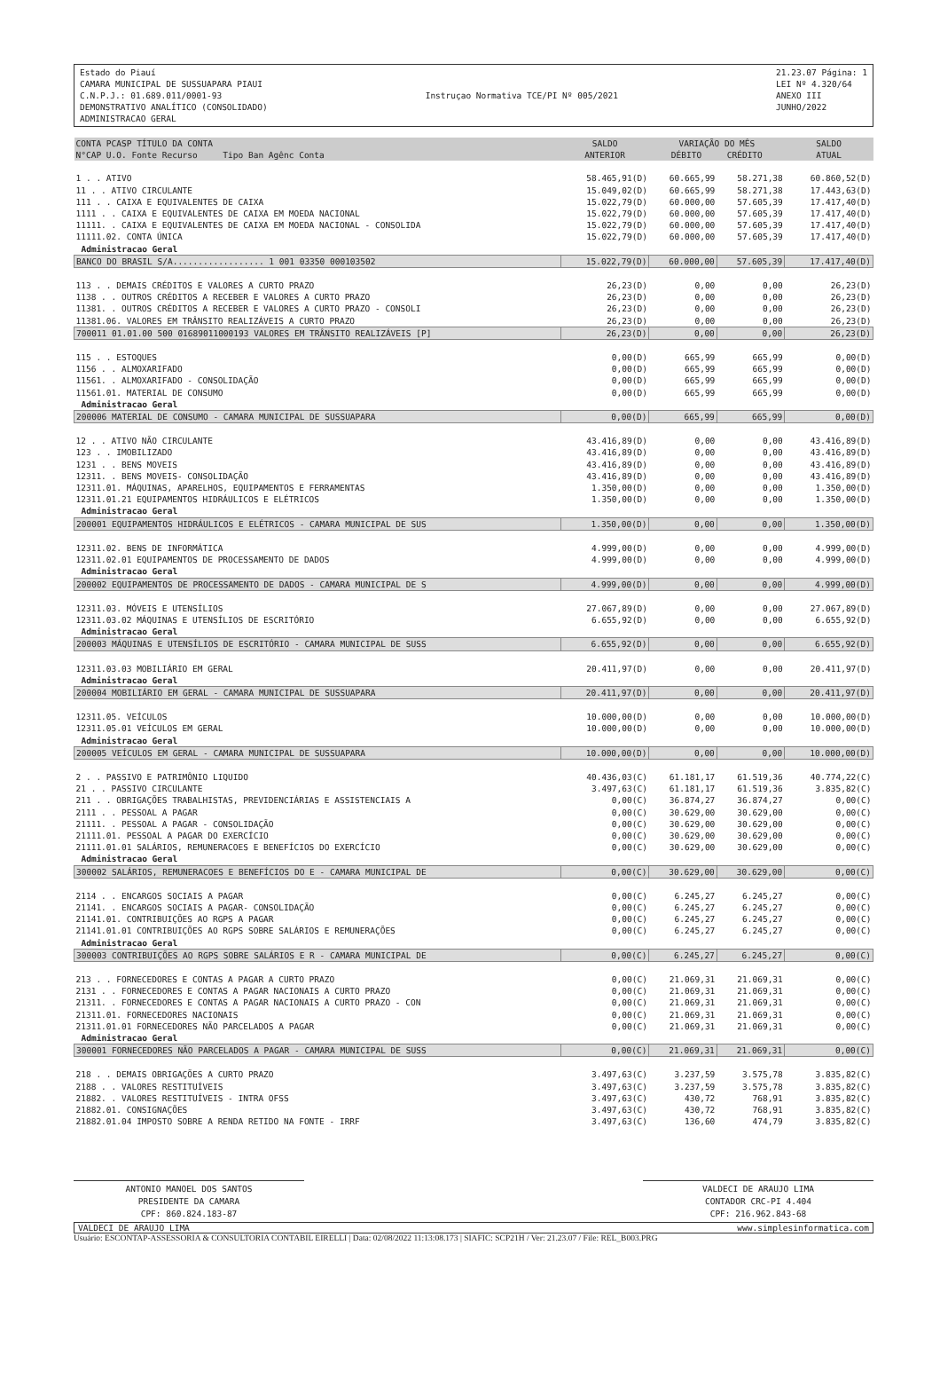Estado do Piauí
CAMARA MUNICIPAL DE SUSSUAPARA PIAUI
C.N.P.J.: 01.689.011/0001-93
DEMONSTRATIVO ANALÍTICO (CONSOLIDADO)
ADMINISTRACAO GERAL
Instruçao Normativa TCE/PI Nº 005/2021
21.23.07 Página: 1
LEI Nº 4.320/64
ANEXO III
JUNHO/2022
| CONTA PCASP TÍTULO DA CONTA N°CAP U.O. Fonte Recurso Tipo Ban Agênc Conta | SALDO ANTERIOR | VARIAÇÃO DO MÊS DÉBITO CRÉDITO | | SALDO ATUAL |
| --- | --- | --- | --- | --- |
| 1 . . ATIVO | 58.465,91(D) | 60.665,99 | 58.271,38 | 60.860,52(D) |
| 11 . . ATIVO CIRCULANTE | 15.049,02(D) | 60.665,99 | 58.271,38 | 17.443,63(D) |
| 111 . . CAIXA E EQUIVALENTES DE CAIXA | 15.022,79(D) | 60.000,00 | 57.605,39 | 17.417,40(D) |
| 1111 . . CAIXA E EQUIVALENTES DE CAIXA EM MOEDA NACIONAL | 15.022,79(D) | 60.000,00 | 57.605,39 | 17.417,40(D) |
| 11111. . CAIXA E EQUIVALENTES DE CAIXA EM MOEDA NACIONAL - CONSOLIDA | 15.022,79(D) | 60.000,00 | 57.605,39 | 17.417,40(D) |
| 11111.02. CONTA ÚNICA | 15.022,79(D) | 60.000,00 | 57.605,39 | 17.417,40(D) |
| Administracao Geral | | | | |
| BANCO DO BRASIL S/A.................. 1 001 03350 000103502 | 15.022,79(D) | 60.000,00 | 57.605,39 | 17.417,40(D) |
| 113 . . DEMAIS CRÉDITOS E VALORES A CURTO PRAZO | 26,23(D) | 0,00 | 0,00 | 26,23(D) |
| 1138 . . OUTROS CRÉDITOS A RECEBER E VALORES A CURTO PRAZO | 26,23(D) | 0,00 | 0,00 | 26,23(D) |
| 11381. . OUTROS CRÉDITOS A RECEBER E VALORES A CURTO PRAZO - CONSOLI | 26,23(D) | 0,00 | 0,00 | 26,23(D) |
| 11381.06. VALORES EM TRÂNSITO REALIZÁVEIS A CURTO PRAZO | 26,23(D) | 0,00 | 0,00 | 26,23(D) |
| 700011 01.01.00 500 01689011000193 VALORES EM TRÂNSITO REALIZÁVEIS [P] | 26,23(D) | 0,00 | 0,00 | 26,23(D) |
| 115 . . ESTOQUES | 0,00(D) | 665,99 | 665,99 | 0,00(D) |
| 1156 . . ALMOXARIFADO | 0,00(D) | 665,99 | 665,99 | 0,00(D) |
| 11561. . ALMOXARIFADO - CONSOLIDAÇÃO | 0,00(D) | 665,99 | 665,99 | 0,00(D) |
| 11561.01. MATERIAL DE CONSUMO | 0,00(D) | 665,99 | 665,99 | 0,00(D) |
| Administracao Geral | | | | |
| 200006 MATERIAL DE CONSUMO - CAMARA MUNICIPAL DE SUSSUAPARA | 0,00(D) | 665,99 | 665,99 | 0,00(D) |
| 12 . . ATIVO NÃO CIRCULANTE | 43.416,89(D) | 0,00 | 0,00 | 43.416,89(D) |
| 123 . . IMOBILIZADO | 43.416,89(D) | 0,00 | 0,00 | 43.416,89(D) |
| 1231 . . BENS MOVEIS | 43.416,89(D) | 0,00 | 0,00 | 43.416,89(D) |
| 12311. . BENS MOVEIS- CONSOLIDAÇÃO | 43.416,89(D) | 0,00 | 0,00 | 43.416,89(D) |
| 12311.01. MÁQUINAS, APARELHOS, EQUIPAMENTOS E FERRAMENTAS | 1.350,00(D) | 0,00 | 0,00 | 1.350,00(D) |
| 12311.01.21 EQUIPAMENTOS HIDRÁULICOS E ELÉTRICOS | 1.350,00(D) | 0,00 | 0,00 | 1.350,00(D) |
| Administracao Geral | | | | |
| 200001 EQUIPAMENTOS HIDRÁULICOS E ELÉTRICOS - CAMARA MUNICIPAL DE SUS | 1.350,00(D) | 0,00 | 0,00 | 1.350,00(D) |
| 12311.02. BENS DE INFORMÁTICA | 4.999,00(D) | 0,00 | 0,00 | 4.999,00(D) |
| 12311.02.01 EQUIPAMENTOS DE PROCESSAMENTO DE DADOS | 4.999,00(D) | 0,00 | 0,00 | 4.999,00(D) |
| Administracao Geral | | | | |
| 200002 EQUIPAMENTOS DE PROCESSAMENTO DE DADOS - CAMARA MUNICIPAL DE S | 4.999,00(D) | 0,00 | 0,00 | 4.999,00(D) |
| 12311.03. MÓVEIS E UTENSÍLIOS | 27.067,89(D) | 0,00 | 0,00 | 27.067,89(D) |
| 12311.03.02 MÁQUINAS E UTENSÍLIOS DE ESCRITÓRIO | 6.655,92(D) | 0,00 | 0,00 | 6.655,92(D) |
| Administracao Geral | | | | |
| 200003 MÁQUINAS E UTENSÍLIOS DE ESCRITÓRIO - CAMARA MUNICIPAL DE SUSS | 6.655,92(D) | 0,00 | 0,00 | 6.655,92(D) |
| 12311.03.03 MOBILIÁRIO EM GERAL | 20.411,97(D) | 0,00 | 0,00 | 20.411,97(D) |
| Administracao Geral | | | | |
| 200004 MOBILIÁRIO EM GERAL - CAMARA MUNICIPAL DE SUSSUAPARA | 20.411,97(D) | 0,00 | 0,00 | 20.411,97(D) |
| 12311.05. VEÍCULOS | 10.000,00(D) | 0,00 | 0,00 | 10.000,00(D) |
| 12311.05.01 VEÍCULOS EM GERAL | 10.000,00(D) | 0,00 | 0,00 | 10.000,00(D) |
| Administracao Geral | | | | |
| 200005 VEÍCULOS EM GERAL - CAMARA MUNICIPAL DE SUSSUAPARA | 10.000,00(D) | 0,00 | 0,00 | 10.000,00(D) |
| 2 . . PASSIVO E PATRIMÔNIO LIQUIDO | 40.436,03(C) | 61.181,17 | 61.519,36 | 40.774,22(C) |
| 21 . . PASSIVO CIRCULANTE | 3.497,63(C) | 61.181,17 | 61.519,36 | 3.835,82(C) |
| 211 . . OBRIGAÇÕES TRABALHISTAS, PREVIDENCIÁRIAS E ASSISTENCIAIS A | 0,00(C) | 36.874,27 | 36.874,27 | 0,00(C) |
| 2111 . . PESSOAL A PAGAR | 0,00(C) | 30.629,00 | 30.629,00 | 0,00(C) |
| 21111. . PESSOAL A PAGAR - CONSOLIDAÇÃO | 0,00(C) | 30.629,00 | 30.629,00 | 0,00(C) |
| 21111.01. PESSOAL A PAGAR DO EXERCÍCIO | 0,00(C) | 30.629,00 | 30.629,00 | 0,00(C) |
| 21111.01.01 SALÁRIOS, REMUNERACOES E BENEFÍCIOS DO EXERCÍCIO | 0,00(C) | 30.629,00 | 30.629,00 | 0,00(C) |
| Administracao Geral | | | | |
| 300002 SALÁRIOS, REMUNERACOES E BENEFÍCIOS DO E - CAMARA MUNICIPAL DE | 0,00(C) | 30.629,00 | 30.629,00 | 0,00(C) |
| 2114 . . ENCARGOS SOCIAIS A PAGAR | 0,00(C) | 6.245,27 | 6.245,27 | 0,00(C) |
| 21141. . ENCARGOS SOCIAIS A PAGAR- CONSOLIDAÇÃO | 0,00(C) | 6.245,27 | 6.245,27 | 0,00(C) |
| 21141.01. CONTRIBUIÇÕES AO RGPS A PAGAR | 0,00(C) | 6.245,27 | 6.245,27 | 0,00(C) |
| 21141.01.01 CONTRIBUIÇÕES AO RGPS SOBRE SALÁRIOS E REMUNERAÇÕES | 0,00(C) | 6.245,27 | 6.245,27 | 0,00(C) |
| Administracao Geral | | | | |
| 300003 CONTRIBUIÇÕES AO RGPS SOBRE SALÁRIOS E R - CAMARA MUNICIPAL DE | 0,00(C) | 6.245,27 | 6.245,27 | 0,00(C) |
| 213 . . FORNECEDORES E CONTAS A PAGAR A CURTO PRAZO | 0,00(C) | 21.069,31 | 21.069,31 | 0,00(C) |
| 2131 . . FORNECEDORES E CONTAS A PAGAR NACIONAIS A CURTO PRAZO | 0,00(C) | 21.069,31 | 21.069,31 | 0,00(C) |
| 21311. . FORNECEDORES E CONTAS A PAGAR NACIONAIS A CURTO PRAZO - CON | 0,00(C) | 21.069,31 | 21.069,31 | 0,00(C) |
| 21311.01. FORNECEDORES NACIONAIS | 0,00(C) | 21.069,31 | 21.069,31 | 0,00(C) |
| 21311.01.01 FORNECEDORES NÃO PARCELADOS A PAGAR | 0,00(C) | 21.069,31 | 21.069,31 | 0,00(C) |
| Administracao Geral | | | | |
| 300001 FORNECEDORES NÃO PARCELADOS A PAGAR - CAMARA MUNICIPAL DE SUSS | 0,00(C) | 21.069,31 | 21.069,31 | 0,00(C) |
| 218 . . DEMAIS OBRIGAÇÕES A CURTO PRAZO | 3.497,63(C) | 3.237,59 | 3.575,78 | 3.835,82(C) |
| 2188 . . VALORES RESTITUÍVEIS | 3.497,63(C) | 3.237,59 | 3.575,78 | 3.835,82(C) |
| 21882. . VALORES RESTITUÍVEIS - INTRA OFSS | 3.497,63(C) | 430,72 | 768,91 | 3.835,82(C) |
| 21882.01. CONSIGNAÇÕES | 3.497,63(C) | 430,72 | 768,91 | 3.835,82(C) |
| 21882.01.04 IMPOSTO SOBRE A RENDA RETIDO NA FONTE - IRRF | 3.497,63(C) | 136,60 | 474,79 | 3.835,82(C) |
ANTONIO MANOEL DOS SANTOS
PRESIDENTE DA CAMARA
CPF: 860.824.183-87
VALDECI DE ARAUJO LIMA
CONTADOR CRC-PI 4.404
CPF: 216.962.843-68
VALDECI DE ARAUJO LIMA www.simplesinformatica.com
Usuário: ESCONTAP-ASSESSORIA & CONSULTORIA CONTABIL EIRELLI | Data: 02/08/2022 11:13:08.173 | SIAFIC: SCP21H / Ver: 21.23.07 / File: REL_B003.PRG